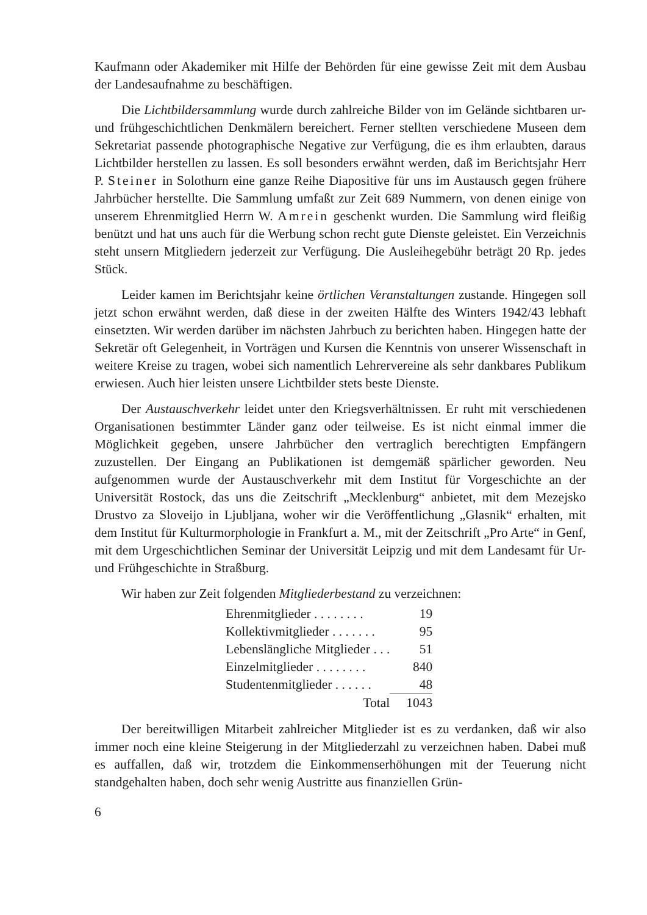Kaufmann oder Akademiker mit Hilfe der Behörden für eine gewisse Zeit mit dem Ausbau der Landesaufnahme zu beschäftigen.
Die Lichtbildersammlung wurde durch zahlreiche Bilder von im Gelände sichtbaren ur- und frühgeschichtlichen Denkmälern bereichert. Ferner stellten verschiedene Museen dem Sekretariat passende photographische Negative zur Verfügung, die es ihm erlaubten, daraus Lichtbilder herstellen zu lassen. Es soll besonders erwähnt werden, daß im Berichtsjahr Herr P. Steiner in Solothurn eine ganze Reihe Diapositive für uns im Austausch gegen frühere Jahrbücher herstellte. Die Sammlung umfaßt zur Zeit 689 Nummern, von denen einige von unserem Ehrenmitglied Herrn W. Amrein geschenkt wurden. Die Sammlung wird fleißig benützt und hat uns auch für die Werbung schon recht gute Dienste geleistet. Ein Verzeichnis steht unsern Mitgliedern jederzeit zur Verfügung. Die Ausleihegebühr beträgt 20 Rp. jedes Stück.
Leider kamen im Berichtsjahr keine örtlichen Veranstaltungen zustande. Hingegen soll jetzt schon erwähnt werden, daß diese in der zweiten Hälfte des Winters 1942/43 lebhaft einsetzten. Wir werden darüber im nächsten Jahrbuch zu berichten haben. Hingegen hatte der Sekretär oft Gelegenheit, in Vorträgen und Kursen die Kenntnis von unserer Wissenschaft in weitere Kreise zu tragen, wobei sich namentlich Lehrervereine als sehr dankbares Publikum erwiesen. Auch hier leisten unsere Lichtbilder stets beste Dienste.
Der Austauschverkehr leidet unter den Kriegsverhältnissen. Er ruht mit verschiedenen Organisationen bestimmter Länder ganz oder teilweise. Es ist nicht einmal immer die Möglichkeit gegeben, unsere Jahrbücher den vertraglich berechtigten Empfängern zuzustellen. Der Eingang an Publikationen ist demgemäß spärlicher geworden. Neu aufgenommen wurde der Austauschverkehr mit dem Institut für Vorgeschichte an der Universität Rostock, das uns die Zeitschrift „Mecklenburg“ anbietet, mit dem Mezejsko Drustvo za Sloveijo in Ljubljana, woher wir die Veröffentlichung „Glasnik“ erhalten, mit dem Institut für Kulturmorphologie in Frankfurt a. M., mit der Zeitschrift „Pro Arte“ in Genf, mit dem Urgeschichtlichen Seminar der Universität Leipzig und mit dem Landesamt für Ur- und Frühgeschichte in Straßburg.
Wir haben zur Zeit folgenden Mitgliederbestand zu verzeichnen:
| Ehrenmitglieder . . . . . . . . | 19 |
| Kollektivmitglieder . . . . . . . | 95 |
| Lebenslängliche Mitglieder . . . | 51 |
| Einzelmitglieder . . . . . . . . | 840 |
| Studentenmitglieder . . . . . . | 48 |
| Total | 1043 |
Der bereitwilligen Mitarbeit zahlreicher Mitglieder ist es zu verdanken, daß wir also immer noch eine kleine Steigerung in der Mitgliederzahl zu verzeichnen haben. Dabei muß es auffallen, daß wir, trotzdem die Einkommenserhöhungen mit der Teuerung nicht standgehalten haben, doch sehr wenig Austritte aus finanziellen Grün-
6